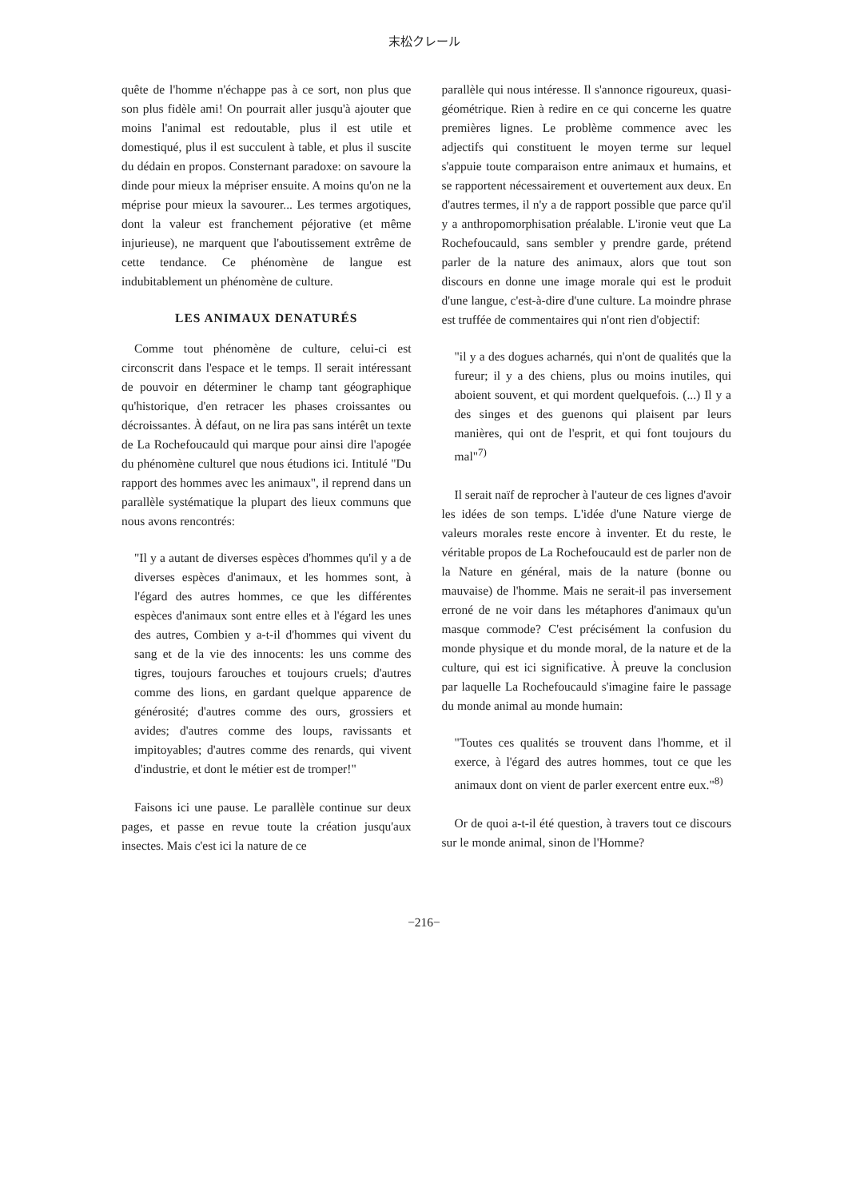末松クレール
quête de l'homme n'échappe pas à ce sort, non plus que son plus fidèle ami! On pourrait aller jusqu'à ajouter que moins l'animal est redoutable, plus il est utile et domestiqué, plus il est succulent à table, et plus il suscite du dédain en propos. Consternant paradoxe: on savoure la dinde pour mieux la mépriser ensuite. A moins qu'on ne la méprise pour mieux la savourer... Les termes argotiques, dont la valeur est franchement péjorative (et même injurieuse), ne marquent que l'aboutissement extrême de cette tendance. Ce phénomène de langue est indubitablement un phénomène de culture.
LES ANIMAUX DENATURÉS
Comme tout phénomène de culture, celui-ci est circonscrit dans l'espace et le temps. Il serait intéressant de pouvoir en déterminer le champ tant géographique qu'historique, d'en retracer les phases croissantes ou décroissantes. À défaut, on ne lira pas sans intérêt un texte de La Rochefoucauld qui marque pour ainsi dire l'apogée du phénomène culturel que nous étudions ici. Intitulé "Du rapport des hommes avec les animaux", il reprend dans un parallèle systématique la plupart des lieux communs que nous avons rencontrés:
"Il y a autant de diverses espèces d'hommes qu'il y a de diverses espèces d'animaux, et les hommes sont, à l'égard des autres hommes, ce que les différentes espèces d'animaux sont entre elles et à l'égard les unes des autres, Combien y a-t-il d'hommes qui vivent du sang et de la vie des innocents: les uns comme des tigres, toujours farouches et toujours cruels; d'autres comme des lions, en gardant quelque apparence de générosité; d'autres comme des ours, grossiers et avides; d'autres comme des loups, ravissants et impitoyables; d'autres comme des renards, qui vivent d'industrie, et dont le métier est de tromper!"
Faisons ici une pause. Le parallèle continue sur deux pages, et passe en revue toute la création jusqu'aux insectes. Mais c'est ici la nature de ce
parallèle qui nous intéresse. Il s'annonce rigoureux, quasi-géométrique. Rien à redire en ce qui concerne les quatre premières lignes. Le problème commence avec les adjectifs qui constituent le moyen terme sur lequel s'appuie toute comparaison entre animaux et humains, et se rapportent nécessairement et ouvertement aux deux. En d'autres termes, il n'y a de rapport possible que parce qu'il y a anthropomorphisation préalable. L'ironie veut que La Rochefoucauld, sans sembler y prendre garde, prétend parler de la nature des animaux, alors que tout son discours en donne une image morale qui est le produit d'une langue, c'est-à-dire d'une culture. La moindre phrase est truffée de commentaires qui n'ont rien d'objectif:
"il y a des dogues acharnés, qui n'ont de qualités que la fureur; il y a des chiens, plus ou moins inutiles, qui aboient souvent, et qui mordent quelquefois. (...) Il y a des singes et des guenons qui plaisent par leurs manières, qui ont de l'esprit, et qui font toujours du mal"<sup>7)</sup>
Il serait naïf de reprocher à l'auteur de ces lignes d'avoir les idées de son temps. L'idée d'une Nature vierge de valeurs morales reste encore à inventer. Et du reste, le véritable propos de La Rochefoucauld est de parler non de la Nature en général, mais de la nature (bonne ou mauvaise) de l'homme. Mais ne serait-il pas inversement erroné de ne voir dans les métaphores d'animaux qu'un masque commode? C'est précisément la confusion du monde physique et du monde moral, de la nature et de la culture, qui est ici significative. À preuve la conclusion par laquelle La Rochefoucauld s'imagine faire le passage du monde animal au monde humain:
"Toutes ces qualités se trouvent dans l'homme, et il exerce, à l'égard des autres hommes, tout ce que les animaux dont on vient de parler exercent entre eux."<sup>8)</sup>
Or de quoi a-t-il été question, à travers tout ce discours sur le monde animal, sinon de l'Homme?
−216−